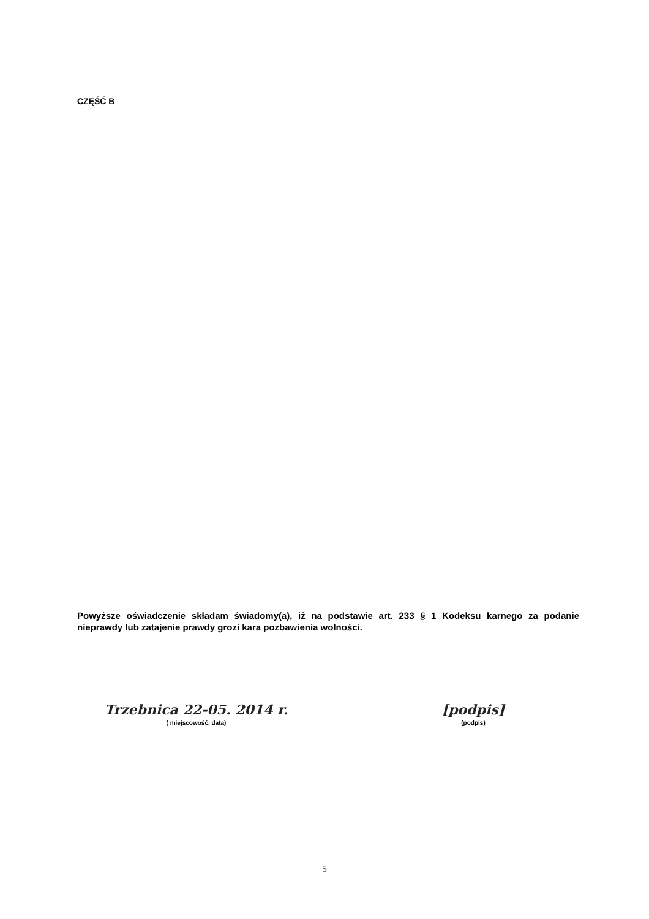CZĘŚĆ B
Powyższe oświadczenie składam świadomy(a), iż na podstawie art. 233 § 1 Kodeksu karnego za podanie nieprawdy lub zatajenie prawdy grozi kara pozbawienia wolności.
Trzebnica 22-05. 2014 r.
( miejscowość, data)
[podpis]
(podpis)
5